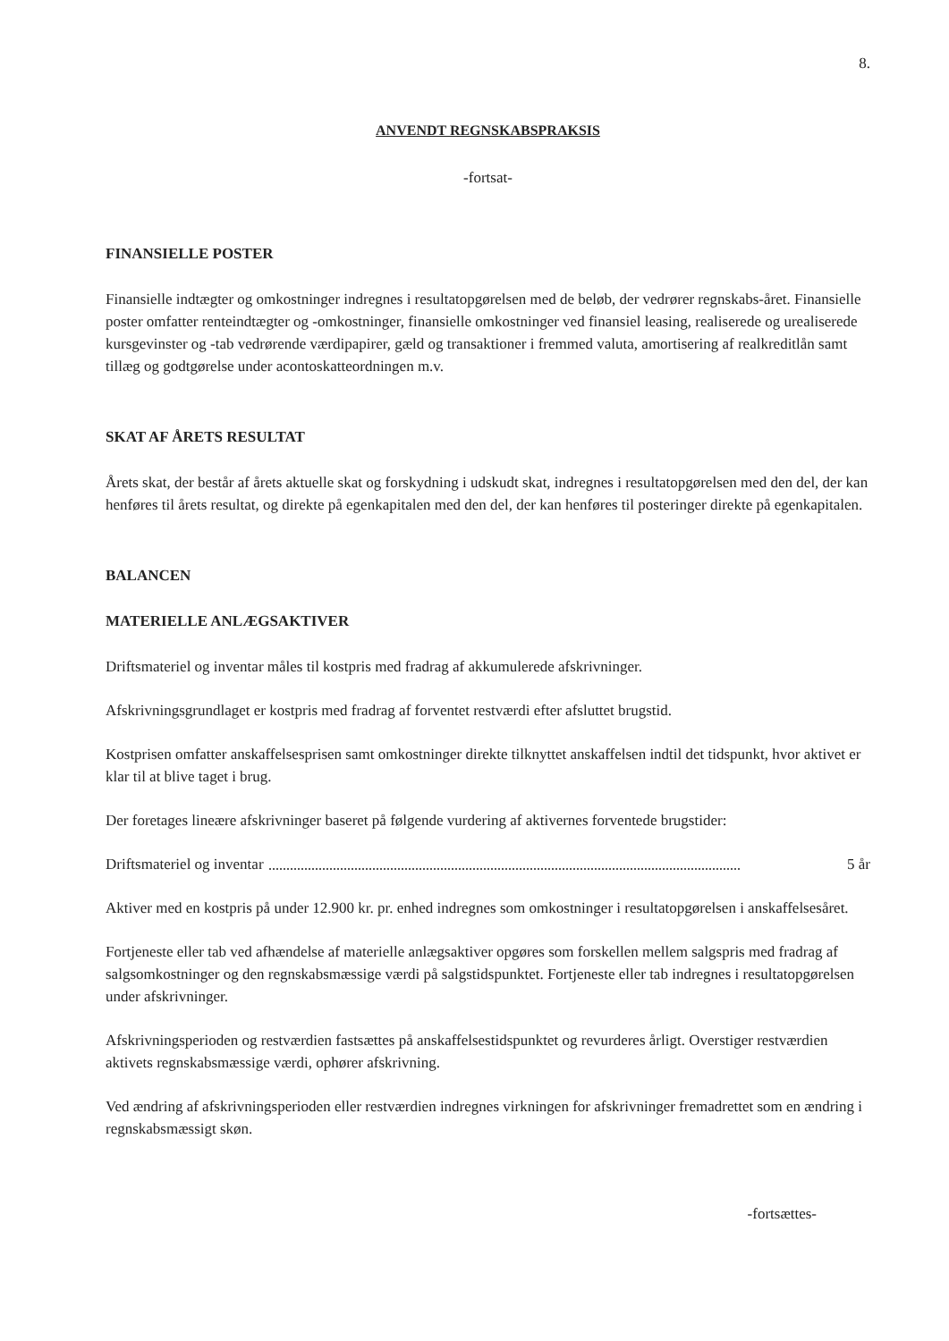8.
ANVENDT REGNSKABSPRAKSIS
-fortsat-
FINANSIELLE POSTER
Finansielle indtægter og omkostninger indregnes i resultatopgørelsen med de beløb, der vedrører regnskabs-året. Finansielle poster omfatter renteindtægter og -omkostninger, finansielle omkostninger ved finansiel leasing, realiserede og urealiserede kursgevinster og -tab vedrørende værdipapirer, gæld og transaktioner i fremmed valuta, amortisering af realkreditlån samt tillæg og godtgørelse under acontoskatteordningen m.v.
SKAT AF ÅRETS RESULTAT
Årets skat, der består af årets aktuelle skat og forskydning i udskudt skat, indregnes i resultatopgørelsen med den del, der kan henføres til årets resultat, og direkte på egenkapitalen med den del, der kan henføres til posteringer direkte på egenkapitalen.
BALANCEN
MATERIELLE ANLÆGSAKTIVER
Driftsmateriel og inventar måles til kostpris med fradrag af akkumulerede afskrivninger.
Afskrivningsgrundlaget er kostpris med fradrag af forventet restværdi efter afsluttet brugstid.
Kostprisen omfatter anskaffelsesprisen samt omkostninger direkte tilknyttet anskaffelsen indtil det tidspunkt, hvor aktivet er klar til at blive taget i brug.
Der foretages lineære afskrivninger baseret på følgende vurdering af aktivernes forventede brugstider:
Driftsmateriel og inventar 5 år
Aktiver med en kostpris på under 12.900 kr. pr. enhed indregnes som omkostninger i resultatopgørelsen i anskaffelsesåret.
Fortjeneste eller tab ved afhændelse af materielle anlægsaktiver opgøres som forskellen mellem salgspris med fradrag af salgsomkostninger og den regnskabsmæssige værdi på salgstidspunktet. Fortjeneste eller tab indregnes i resultatopgørelsen under afskrivninger.
Afskrivningsperioden og restværdien fastsættes på anskaffelsestidspunktet og revurderes årligt. Overstiger restværdien aktivets regnskabsmæssige værdi, ophører afskrivning.
Ved ændring af afskrivningsperioden eller restværdien indregnes virkningen for afskrivninger fremadrettet som en ændring i regnskabsmæssigt skøn.
-fortsættes-